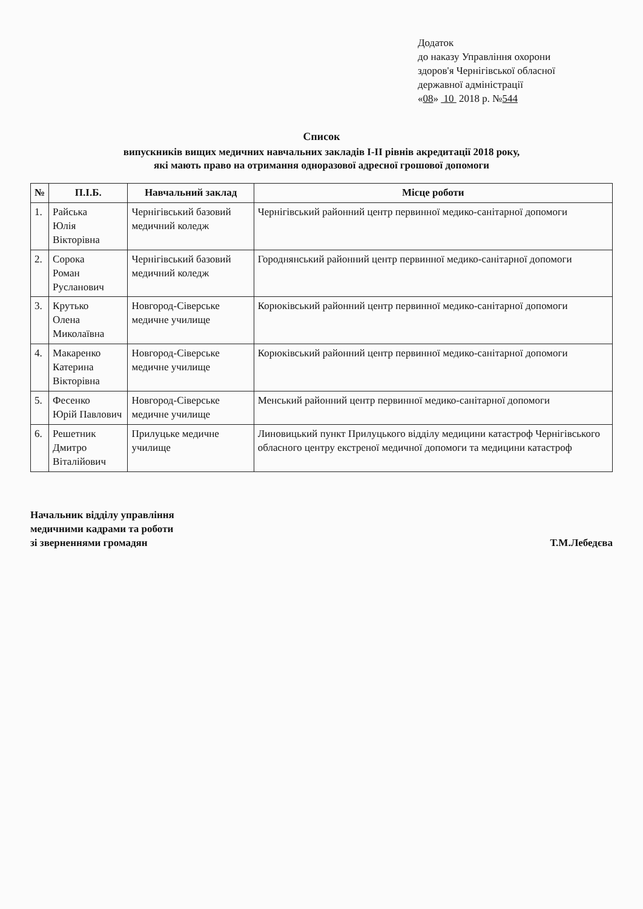Додаток
до наказу Управління охорони
здоров'я Чернігівської обласної
державної адміністрації
«08» 10 2018 р. №544
Список
випускників вищих медичних навчальних закладів І-ІІ рівнів акредитації 2018 року,
які мають право на отримання одноразової адресної грошової допомоги
| № | П.І.Б. | Навчальний заклад | Місце роботи |
| --- | --- | --- | --- |
| 1. | Райська Юлія Вікторівна | Чернігівський базовий медичний коледж | Чернігівський районний центр первинної медико-санітарної допомоги |
| 2. | Сорока Роман Русланович | Чернігівський базовий медичний коледж | Городнянський районний центр первинної медико-санітарної допомоги |
| 3. | Крутько Олена Миколаївна | Новгород-Сіверське медичне училище | Корюківський районний центр первинної медико-санітарної допомоги |
| 4. | Макаренко Катерина Вікторівна | Новгород-Сіверське медичне училище | Корюківський районний центр первинної медико-санітарної допомоги |
| 5. | Фесенко Юрій Павлович | Новгород-Сіверське медичне училище | Менський районний центр первинної медико-санітарної допомоги |
| 6. | Решетник Дмитро Віталійович | Прилуцьке медичне училище | Линовицький пункт Прилуцького відділу медицини катастроф Чернігівського обласного центру екстреної медичної допомоги та медицини катастроф |
Начальник відділу управління
медичними кадрами та роботи
зі зверненнями громадян
Т.М.Лебедєва